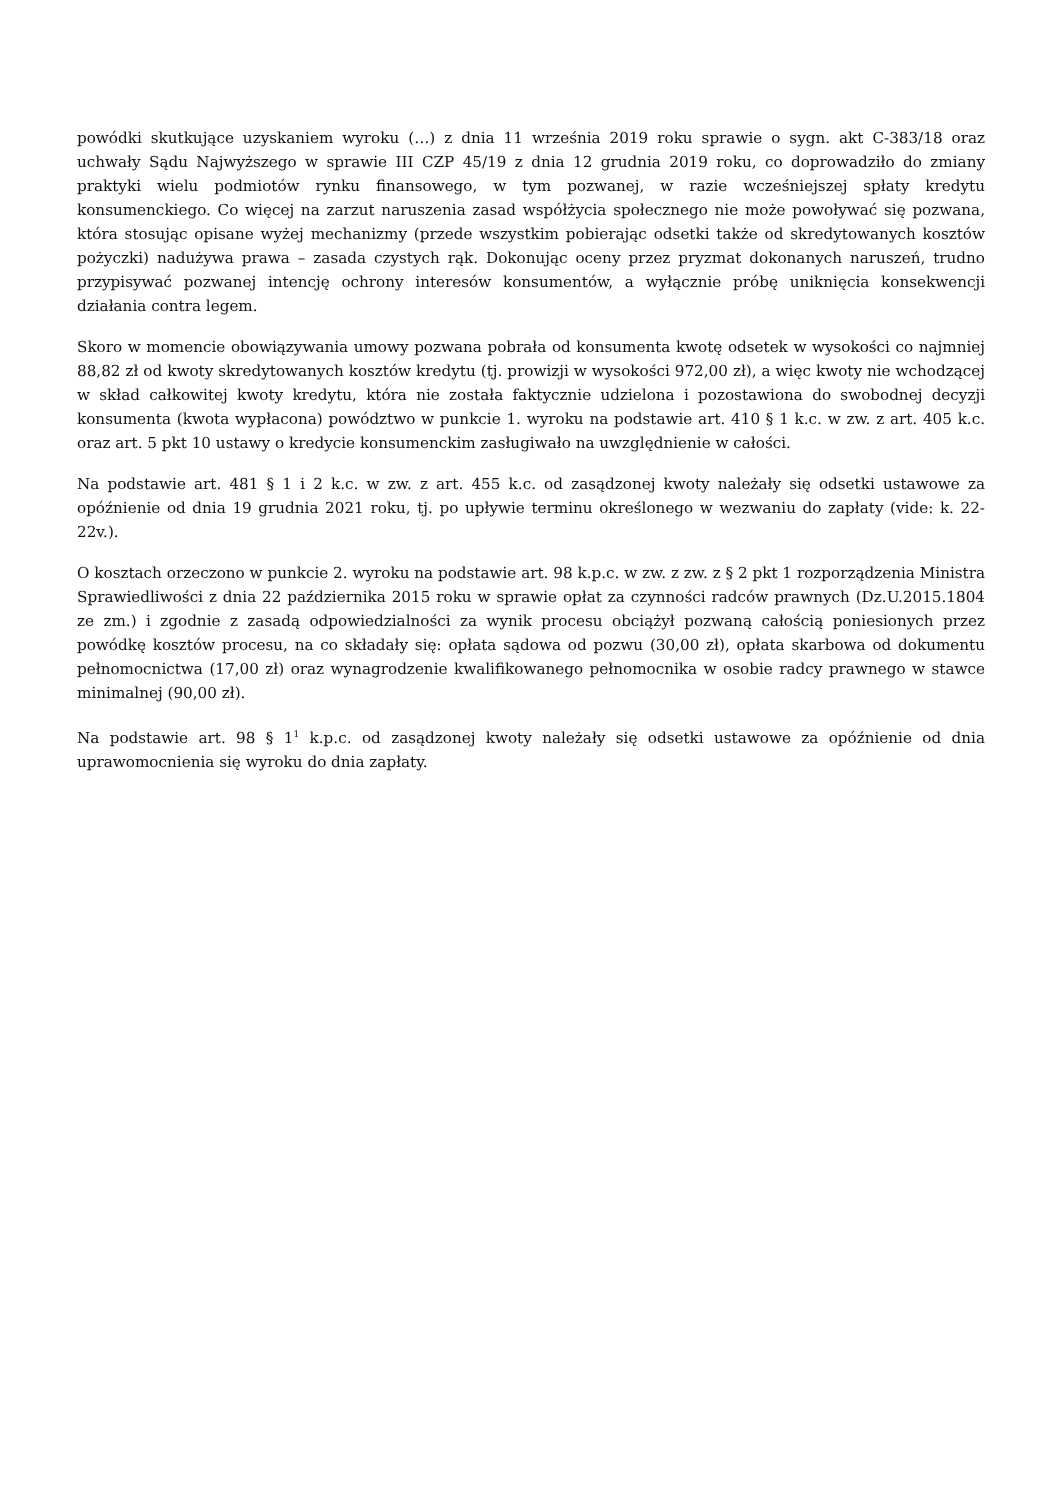powódki skutkujące uzyskaniem wyroku (…) z dnia 11 września 2019 roku sprawie o sygn. akt C-383/18 oraz uchwały Sądu Najwyższego w sprawie III CZP 45/19 z dnia 12 grudnia 2019 roku, co doprowadziło do zmiany praktyki wielu podmiotów rynku finansowego, w tym pozwanej, w razie wcześniejszej spłaty kredytu konsumenckiego. Co więcej na zarzut naruszenia zasad współżycia społecznego nie może powoływać się pozwana, która stosując opisane wyżej mechanizmy (przede wszystkim pobierając odsetki także od skredytowanych kosztów pożyczki) nadużywa prawa – zasada czystych rąk. Dokonując oceny przez pryzmat dokonanych naruszeń, trudno przypisywać pozwanej intencję ochrony interesów konsumentów, a wyłącznie próbę uniknięcia konsekwencji działania contra legem.
Skoro w momencie obowiązywania umowy pozwana pobrała od konsumenta kwotę odsetek w wysokości co najmniej 88,82 zł od kwoty skredytowanych kosztów kredytu (tj. prowizji w wysokości 972,00 zł), a więc kwoty nie wchodzącej w skład całkowitej kwoty kredytu, która nie została faktycznie udzielona i pozostawiona do swobodnej decyzji konsumenta (kwota wypłacona) powództwo w punkcie 1. wyroku na podstawie art. 410 § 1 k.c. w zw. z art. 405 k.c. oraz art. 5 pkt 10 ustawy o kredycie konsumenckim zasługiwało na uwzględnienie w całości.
Na podstawie art. 481 § 1 i 2 k.c. w zw. z art. 455 k.c. od zasądzonej kwoty należały się odsetki ustawowe za opóźnienie od dnia 19 grudnia 2021 roku, tj. po upływie terminu określonego w wezwaniu do zapłaty (vide: k. 22-22v.).
O kosztach orzeczono w punkcie 2. wyroku na podstawie art. 98 k.p.c. w zw. z zw. z § 2 pkt 1 rozporządzenia Ministra Sprawiedliwości z dnia 22 października 2015 roku w sprawie opłat za czynności radców prawnych (Dz.U.2015.1804 ze zm.) i zgodnie z zasadą odpowiedzialności za wynik procesu obciążył pozwaną całością poniesionych przez powódkę kosztów procesu, na co składały się: opłata sądowa od pozwu (30,00 zł), opłata skarbowa od dokumentu pełnomocnictwa (17,00 zł) oraz wynagrodzenie kwalifikowanego pełnomocnika w osobie radcy prawnego w stawce minimalnej (90,00 zł).
Na podstawie art. 98 § 1<sup>1</sup> k.p.c. od zasądzonej kwoty należały się odsetki ustawowe za opóźnienie od dnia uprawomocnienia się wyroku do dnia zapłaty.